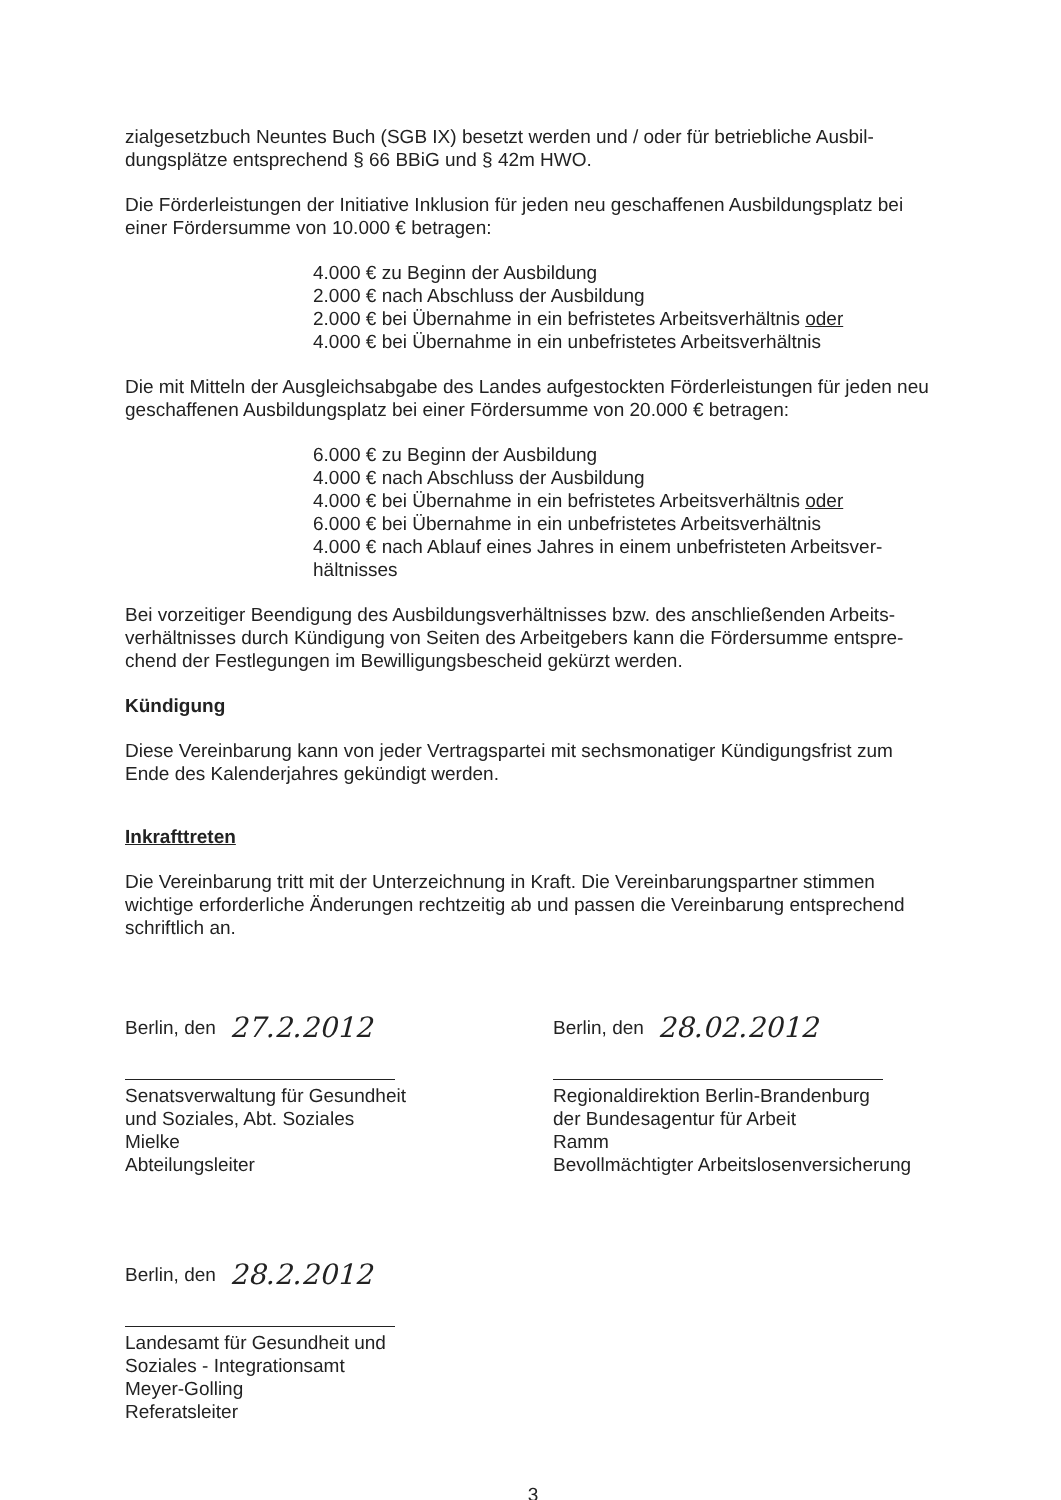zialgesetzbuch Neuntes Buch (SGB IX) besetzt werden und / oder für betriebliche Ausbil­dungsplätze entsprechend § 66 BBiG und § 42m HWO.
Die Förderleistungen der Initiative Inklusion für jeden neu geschaffenen Ausbildungsplatz bei einer Fördersumme von 10.000 € betragen:
4.000 € zu Beginn der Ausbildung
2.000 € nach Abschluss der Ausbildung
2.000 € bei Übernahme in ein befristetes Arbeitsverhältnis oder
4.000 € bei Übernahme in ein unbefristetes Arbeitsverhältnis
Die mit Mitteln der Ausgleichsabgabe des Landes aufgestockten Förderleistungen für jeden neu geschaffenen Ausbildungsplatz bei einer Fördersumme von 20.000 € betragen:
6.000 € zu Beginn der Ausbildung
4.000 € nach Abschluss der Ausbildung
4.000 € bei Übernahme in ein befristetes Arbeitsverhältnis oder
6.000 € bei Übernahme in ein unbefristetes Arbeitsverhältnis
4.000 € nach Ablauf eines Jahres in einem unbefristeten Arbeitsver­hältnisses
Bei vorzeitiger Beendigung des Ausbildungsverhältnisses bzw. des anschließenden Arbeits­verhältnisses durch Kündigung von Seiten des Arbeitgebers kann die Fördersumme entspre­chend der Festlegungen im Bewilligungsbescheid gekürzt werden.
Kündigung
Diese Vereinbarung kann von jeder Vertragspartei mit sechsmonatiger Kündigungsfrist zum Ende des Kalenderjahres gekündigt werden.
Inkrafttreten
Die Vereinbarung tritt mit der Unterzeichnung in Kraft. Die Vereinbarungspartner stimmen wichtige erforderliche Änderungen rechtzeitig ab und passen die Vereinbarung entsprechend schriftlich an.
Berlin, den 27.2.2012
Senatsverwaltung für Gesundheit
und Soziales, Abt. Soziales
Mielke
Abteilungsleiter
Berlin, den 28.02.2012
Regionaldirektion Berlin-Brandenburg
der Bundesagentur für Arbeit
Ramm
Bevollmächtigter Arbeitslosenversicherung
Berlin, den 28.2.2012
Landesamt für Gesundheit und
Soziales - Integrationsamt
Meyer-Golling
Referatsleiter
3